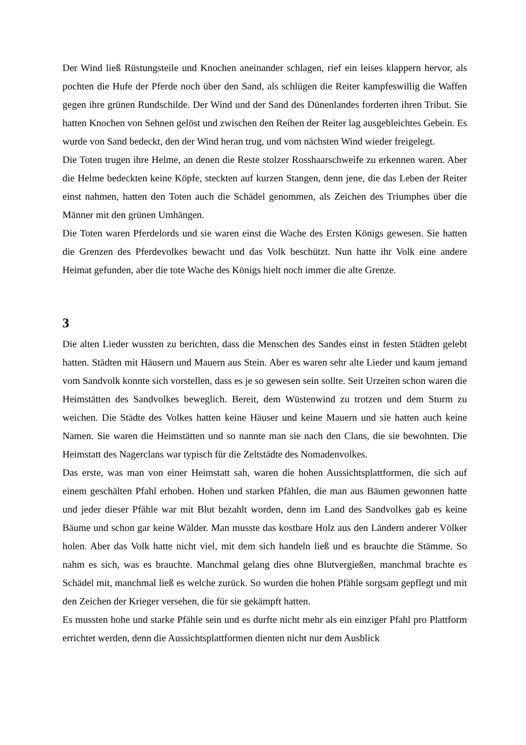Der Wind ließ Rüstungsteile und Knochen aneinander schlagen, rief ein leises klappern hervor, als pochten die Hufe der Pferde noch über den Sand, als schlügen die Reiter kampfeswillig die Waffen gegen ihre grünen Rundschilde. Der Wind und der Sand des Dünenlandes forderten ihren Tribut. Sie hatten Knochen von Sehnen gelöst und zwischen den Reihen der Reiter lag ausgebleichtes Gebein. Es wurde von Sand bedeckt, den der Wind heran trug, und vom nächsten Wind wieder freigelegt.
Die Toten trugen ihre Helme, an denen die Reste stolzer Rosshaarschweife zu erkennen waren. Aber die Helme bedeckten keine Köpfe, steckten auf kurzen Stangen, denn jene, die das Leben der Reiter einst nahmen, hatten den Toten auch die Schädel genommen, als Zeichen des Triumphes über die Männer mit den grünen Umhängen.
Die Toten waren Pferdelords und sie waren einst die Wache des Ersten Königs gewesen. Sie hatten die Grenzen des Pferdevolkes bewacht und das Volk beschützt. Nun hatte ihr Volk eine andere Heimat gefunden, aber die tote Wache des Königs hielt noch immer die alte Grenze.
3
Die alten Lieder wussten zu berichten, dass die Menschen des Sandes einst in festen Städten gelebt hatten. Städten mit Häusern und Mauern aus Stein. Aber es waren sehr alte Lieder und kaum jemand vom Sandvolk konnte sich vorstellen, dass es je so gewesen sein sollte. Seit Urzeiten schon waren die Heimstätten des Sandvolkes beweglich. Bereit, dem Wüstenwind zu trotzen und dem Sturm zu weichen. Die Städte des Volkes hatten keine Häuser und keine Mauern und sie hatten auch keine Namen. Sie waren die Heimstätten und so nannte man sie nach den Clans, die sie bewohnten. Die Heimstatt des Nagerclans war typisch für die Zeltstädte des Nomadenvolkes.
Das erste, was man von einer Heimstatt sah, waren die hohen Aussichtsplattformen, die sich auf einem geschälten Pfahl erhoben. Hohen und starken Pfählen, die man aus Bäumen gewonnen hatte und jeder dieser Pfähle war mit Blut bezahlt worden, denn im Land des Sandvolkes gab es keine Bäume und schon gar keine Wälder. Man musste das kostbare Holz aus den Ländern anderer Völker holen. Aber das Volk hatte nicht viel, mit dem sich handeln ließ und es brauchte die Stämme. So nahm es sich, was es brauchte. Manchmal gelang dies ohne Blutvergießen, manchmal brachte es Schädel mit, manchmal ließ es welche zurück. So wurden die hohen Pfähle sorgsam gepflegt und mit den Zeichen der Krieger versehen, die für sie gekämpft hatten.
Es mussten hohe und starke Pfähle sein und es durfte nicht mehr als ein einziger Pfahl pro Plattform errichtet werden, denn die Aussichtsplattformen dienten nicht nur dem Ausblick